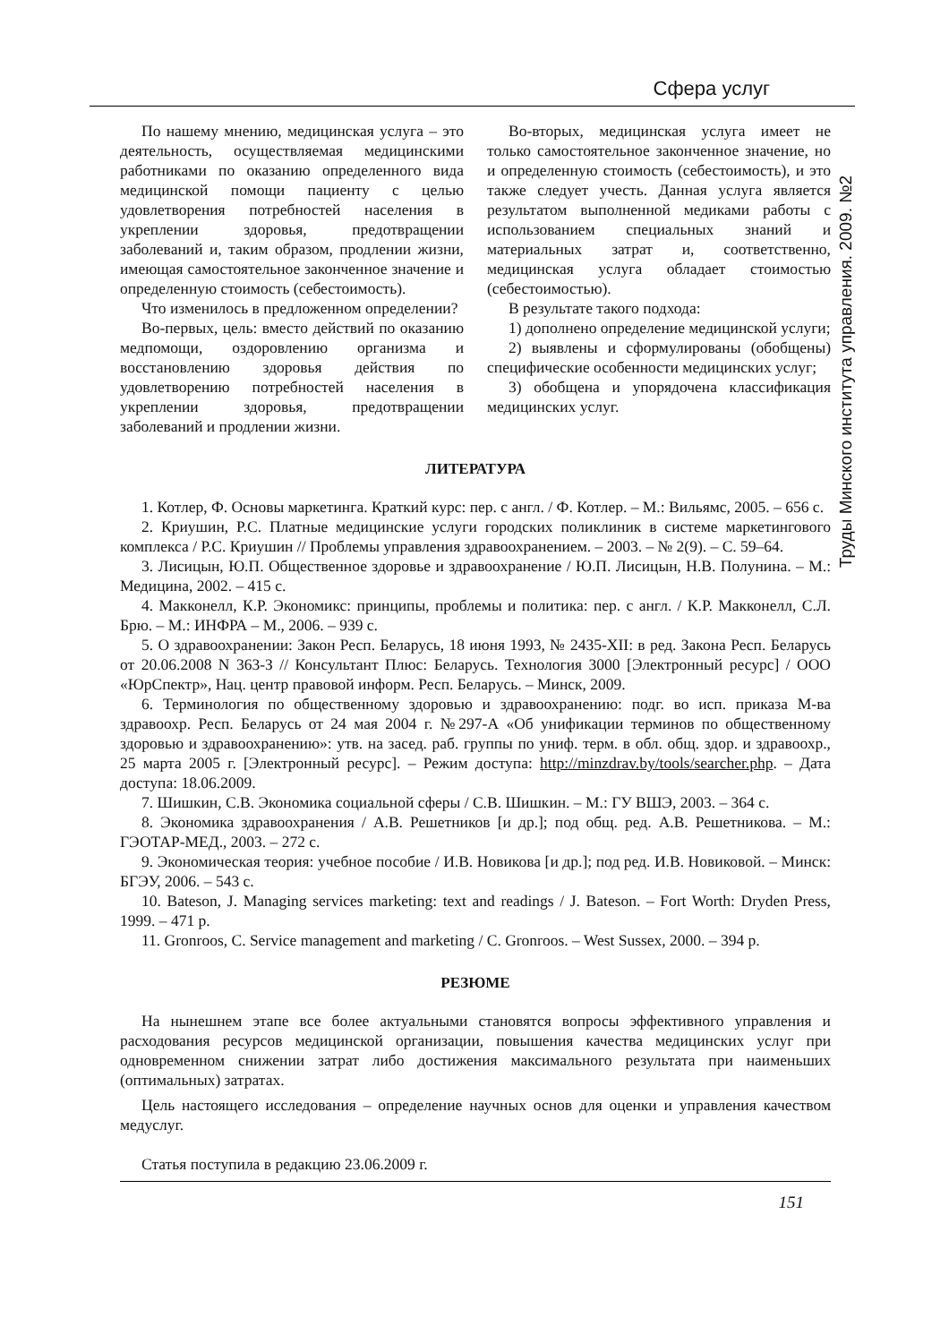Сфера услуг
Труды Минского института управления. 2009. №2
По нашему мнению, медицинская услуга – это деятельность, осуществляемая медицинскими работниками по оказанию определенного вида медицинской помощи пациенту с целью удовлетворения потребностей населения в укреплении здоровья, предотвращении заболеваний и, таким образом, продлении жизни, имеющая самостоятельное законченное значение и определенную стоимость (себестоимость).
Что изменилось в предложенном определении?
Во-первых, цель: вместо действий по оказанию медпомощи, оздоровлению организма и восстановлению здоровья действия по удовлетворению потребностей населения в укреплении здоровья, предотвращении заболеваний и продлении жизни.
Во-вторых, медицинская услуга имеет не только самостоятельное законченное значение, но и определенную стоимость (себестоимость), и это также следует учесть. Данная услуга является результатом выполненной медиками работы с использованием специальных знаний и материальных затрат и, соответственно, медицинская услуга обладает стоимостью (себестоимостью).
В результате такого подхода:
1) дополнено определение медицинской услуги;
2) выявлены и сформулированы (обобщены) специфические особенности медицинских услуг;
3) обобщена и упорядочена классификация медицинских услуг.
ЛИТЕРАТУРА
1. Котлер, Ф. Основы маркетинга. Краткий курс: пер. с англ. / Ф. Котлер. – М.: Вильямс, 2005. – 656 с.
2. Криушин, Р.С. Платные медицинские услуги городских поликлиник в системе маркетингового комплекса / Р.С. Криушин // Проблемы управления здравоохранением. – 2003. – № 2(9). – С. 59–64.
3. Лисицын, Ю.П. Общественное здоровье и здравоохранение / Ю.П. Лисицын, Н.В. Полунина. – М.: Медицина, 2002. – 415 с.
4. Макконелл, К.Р. Экономикс: принципы, проблемы и политика: пер. с англ. / К.Р. Макконелл, С.Л. Брю. – М.: ИНФРА – М., 2006. – 939 с.
5. О здравоохранении: Закон Респ. Беларусь, 18 июня 1993, № 2435-XII: в ред. Закона Респ. Беларусь от 20.06.2008 N 363-З // Консультант Плюс: Беларусь. Технология 3000 [Электронный ресурс] / ООО «ЮрСпектр», Нац. центр правовой информ. Респ. Беларусь. – Минск, 2009.
6. Терминология по общественному здоровью и здравоохранению: подг. во исп. приказа М-ва здравоохр. Респ. Беларусь от 24 мая 2004 г. №297-А «Об унификации терминов по общественному здоровью и здравоохранению»: утв. на засед. раб. группы по униф. терм. в обл. общ. здор. и здравоохр., 25 марта 2005 г. [Электронный ресурс]. – Режим доступа: http://minzdrav.by/tools/searcher.php. – Дата доступа: 18.06.2009.
7. Шишкин, С.В. Экономика социальной сферы / С.В. Шишкин. – М.: ГУ ВШЭ, 2003. – 364 с.
8. Экономика здравоохранения / А.В. Решетников [и др.]; под общ. ред. А.В. Решетникова. – М.: ГЭОТАР-МЕД., 2003. – 272 с.
9. Экономическая теория: учебное пособие / И.В. Новикова [и др.]; под ред. И.В. Новиковой. – Минск: БГЭУ, 2006. – 543 с.
10. Bateson, J. Managing services marketing: text and readings / J. Bateson. – Fort Worth: Dryden Press, 1999. – 471 p.
11. Gronroos, C. Service management and marketing / C. Gronroos. – West Sussex, 2000. – 394 p.
РЕЗЮМЕ
На нынешнем этапе все более актуальными становятся вопросы эффективного управления и расходования ресурсов медицинской организации, повышения качества медицинских услуг при одновременном снижении затрат либо достижения максимального результата при наименьших (оптимальных) затратах.
Цель настоящего исследования – определение научных основ для оценки и управления качеством медуслуг.
Статья поступила в редакцию 23.06.2009 г.
151